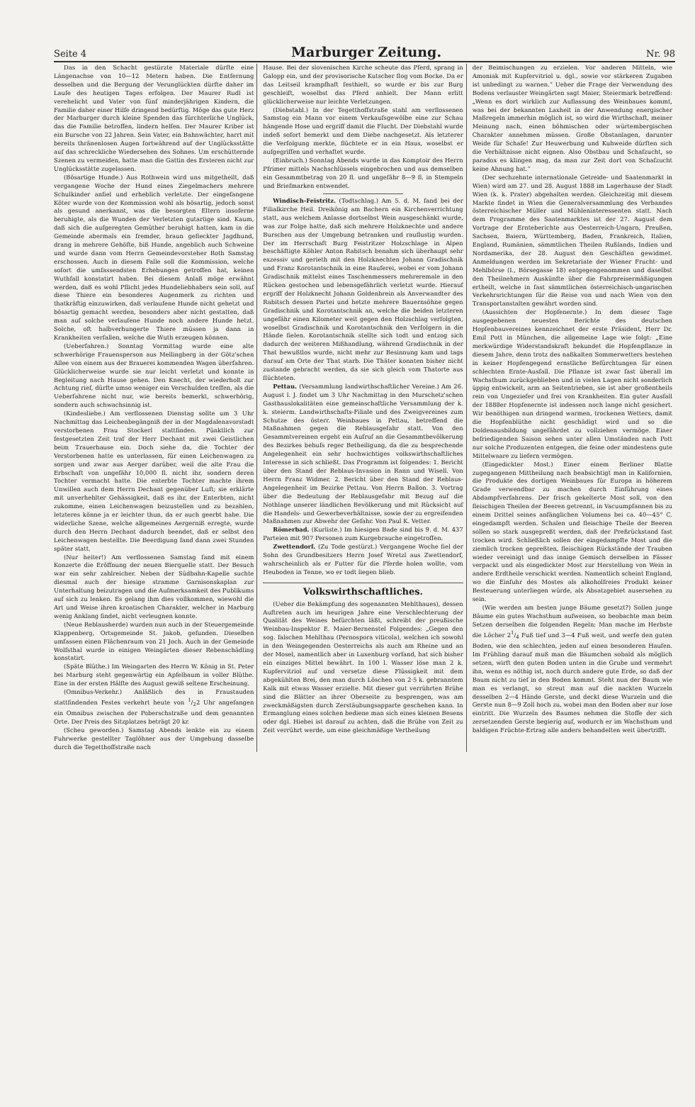Seite 4 Marburger Zeitung. Nr. 98
Das in den Schacht gestürzte Materiale dürfte eine Längenachse von 10—12 Metern haben. Die Entfernung desselben und die Bergung der Verunglückten dürfte daher im Laufe des heutigen Tages erfolgen. Der Maurer Rudl ist verehelicht und Vater von fünf minderjährigen Kindern, die Familie daher einer Hilfe dringend bedürftig. Möge das gute Herz der Marburger durch kleine Spenden das fürchterliche Unglück, das die Familie betroffen, lindern helfen. Der Maurer Kriber ist ein Bursche von 22 Jahren. Sein Vater, ein Bahnwächter, harrt mit bereits thränenlosen Augen fortwährend auf der Unglücksstätte auf das schreckliche Wiedersehen des Sohnes. Um erschütternde Szenen zu vermeiden, hatte man die Gattin des Ersteren nicht zur Unglücksstätte zugelassen.
(Bösartige Hunde.) Aus Rothwein wird uns mitgetheilt, daß vergangene Woche der Hund eines Ziegelmachers mehrere Schulkinder anfiel und erheblich verletzte. Der eingefangene Köter wurde von der Kommission wohl als bösartig, jedoch sonst als gesund anerkannt, was die besorgten Eltern insoferne beruhigte, als die Wunden der Verletzten gutartige sind. Kaum, daß sich die aufgeregten Gemüther beruhigt hatten, kam in die Gemeinde abermals ein fremder, braun gefleckter Jagdhund, drang in mehrere Gehöfte, biß Hunde, angeblich auch Schweine und wurde dann vom Herrn Gemeindevorsteher Roth Samstag erschossen. Auch in diesem Falle soll die Kommission, welche sofort die umfassendsten Erhebungen getroffen hat, keinen Wuthfall konstatirt haben. Bei diesem Anlaß möge erwähnt werden, daß es wohl Pflicht jedes Hundeliebhabers sein soll, auf diese Thiere ein besonderes Augenmerk zu richten und thatkräftig einzuwirken, daß verlaufene Hunde nicht gehetzt und bösartig gemacht werden, besonders aber nicht gestatten, daß man auf solche verlaufene Hunde noch andere Hunde hetzt. Solche, oft halbverhungerte Thiere müssen ja dann in Krankheiten verfallen, welche die Wuth erzeugen können.
(Ueberfahren.) Sonntag Vormittag wurde eine alte schwerhörige Frauensperson aus Mellingberg in der Götz'schen Allee von einem aus der Brauerei kommenden Wagen überfahren. Glücklicherweise wurde sie nur leicht verletzt und konnte in Begleitung nach Hause gehen. Den Knecht, der wiederholt zur Achtung rief, dürfte umso weniger ein Verschulden treffen, als die Ueberfahrene nicht nur, wie bereits bemerkt, schwerhörig, sondern auch schwachsinnig ist.
(Kindesliebe.) Am verflossenen Dienstag sollte um 3 Uhr Nachmittag das Leichenbegängniß der in der Magdalenavorstadt verstorbenen Frau Stockerl stattfinden. Pünktlich zur festgesetzten Zeit traf der Herr Dechant mit zwei Geistlichen beim Trauerhause ein. Doch siehe da, die Tochter der Verstorbenen hatte es unterlassen, für einen Leichenwagen zu sorgen und zwar aus Aerger darüber, weil die alte Frau die Erbschaft von ungefähr 10,000 fl. nicht ihr, sondern deren Tochter vermacht hatte. Die enterbte Tochter machte ihrem Unwillen auch dem Herrn Dechant gegenüber Luft; sie erklärte mit unverhehlter Gehässigkeit, daß es ihr, der Enterbten, nicht zukomme, einen Leichenwagen beizustellen und zu bezahlen, letzteres könne ja er leichter thun, da er auch geerbt habe. Die widerliche Szene, welche allgemeines Aergerniß erregte, wurde durch den Herrn Dechant dadurch beendet, daß er selbst den Leichenwagen bestellte. Die Beerdigung fand dann zwei Stunden später statt.
(Nur heiter!) Am verflossenen Samstag fand mit einem Konzerte die Eröffnung der neuen Bierquelle statt. Der Besuch war ein sehr zahlreicher. Neben der Südbahn-Kapelle suchte diesmal auch der hiesige stramme Garnisonskaplan zur Unterhaltung beizutragen und die Aufmerksamkeit des Publikums auf sich zu lenken. Es gelang ihm dies vollkommen, wiewohl die Art und Weise ihren kroatischen Charakter, welcher in Marburg wenig Anklang findet, nicht verleugnen konnte.
(Neue Reblausherde) wurden nun auch in der Steuergemeinde Klappenberg, Ortsgemeinde St. Jakob, gefunden. Dieselben umfassen einen Flächenraum von 21 Joch. Auch in der Gemeinde Wolfsthal wurde in einigen Weingärten dieser Rebenschädling konstatirt.
(Späte Blüthe.) Im Weingarten des Herrn W. König in St. Peter bei Marburg steht gegenwärtig ein Apfelbaum in voller Blüthe. Eine in der ersten Hälfte des August gewiß seltene Erscheinung.
(Omnibus-Verkehr.) Anläßlich des in Fraustauden stattfindenden Festes verkehrt heute von 1/22 Uhr angefangen ein Omnibus zwischen der Poberschstraße und dem genannten Orte. Der Preis des Sitzplatzes beträgt 20 kr.
(Scheu geworden.) Samstag Abends lenkte ein zu einem Fuhrwerke gestellter Taglöhner aus der Umgebung dasselbe durch die Tegetthoffstraße nach
Hause. Bei der slovenischen Kirche scheute das Pferd, sprang in Galopp ein, und der provisorische Kutscher flog vom Bocke. Da er das Leitseil krampfhaft festhielt, so wurde er bis zur Burg geschleift, woselbst das Pferd anhielt. Der Mann erlitt glücklicherweise nur leichte Verletzungen.
(Diebstahl.) In der Tegetthoffstraße stahl am verflossenen Samstag ein Mann vor einem Verkaufsgewölbe eine zur Schau hängende Hose und ergriff damit die Flucht. Der Diebstahl wurde indeß sofort bemerkt und dem Diebe nachgesetzt. Als letzterer die Verfolgung merkte, flüchtete er in ein Haus, woselbst er aufgegriffen und verhaftet wurde.
(Einbruch.) Sonntag Abends wurde in das Komptoir des Herrn Pfrimer mittels Nachschlüssels eingebrochen und aus demselben ein Gesammtbetrag von 20 fl. und ungefähr 8—9 fl. in Stempeln und Briefmarken entwendet.
Windisch-Feistritz. (Todtschlag.) Am 5. d. M. fand bei der Filialkirche Heil. Dreikönig am Bachern ein Kirchenverrichtung statt, aus welchem Anlasse dortselbst Wein ausgeschänkt wurde, was zur Folge hatte, daß sich mehrere Holzknechte und andere Burschen aus der Umgebung betranken und rauflustig wurden. Der im Herrschaft Burg Feistritzer Holzschlage in Alpen beschäftigte Köhler Anton Rabitsch benahm sich überhaupt sehr exzessiv und gerieth mit den Holzknechten Johann Gradischnik und Franz Korotantschnik in eine Rauferei, wobei er vom Johann Gradischnik mittelst eines Taschenmessers mehreremale in den Rücken gestochen und lebensgefährlich verletzt wurde. Hierauf ergriff der Holzknecht Johann Goldenbrein als Anverwandter des Rabitsch dessen Partei und hetzte mehrere Bauernsöhne gegen Gradischnik und Korotantschnik an, welche die beiden letzteren ungefähr einen Kilometer weit gegen den Holzschlag verfolgten, woselbst Gradischnik und Korotantschnik den Verfolgern in die Hände fielen. Korotantschnik stellte sich todt und entzog sich dadurch der weiteren Mißhandlung, während Gradischnik in der That bewußtlos wurde, nicht mehr zur Besinnung kam und tags darauf am Orte der That starb. Die Thäter konnten bisher nicht zustande gebracht werden, da sie sich gleich vom Thatorte aus flüchteten.
Pettau. (Versammlung landwirthschaftlicher Vereine.) Am 26. August l. J. findet um 3 Uhr Nachmittag in den Murschetz'schen Gasthauslokalitäten eine gemeinschaftliche Versammlung der k. k. steierm. Landwirthschafts-Filiale und des Zweigvereines zum Schutze des österr. Weinbaues in Pettau, betreffend die Maßnahmen gegen die Reblausgefahr statt. Von den Gesammtvereinen ergeht ein Aufruf an die Gesammtbevölkerung des Bezirkes behufs reger Betheiligung, da die zu besprechende Angelegenheit ein sehr hochwichtiges volkswirthschaftliches Interesse in sich schließt. Das Programm ist folgendes: 1. Bericht über den Stand der Reblaus-Invasion in Rann und Wisell. Von Herrn Franz Widmer. 2. Bericht über den Stand der Reblaus-Angelegenheit im Bezirke Pettau. Von Herrn Ballon. 3. Vortrag über die Bedeutung der Reblausgefahr mit Bezug auf die Nothlage unserer ländlichen Bevölkerung und mit Rücksicht auf die Handels- und Gewerbeverhältnisse, sowie der zu ergreifenden Maßnahmen zur Abwehr der Gefahr. Von Paul K. Vetter.
Römerbad. (Kurliste.) Im hiesigen Bade sind bis 9. d. M. 437 Parteien mit 907 Personen zum Kurgebrauche eingetroffen.
Zwettendorf. (Zu Tode gestürzt.) Vergangene Woche fiel der Sohn des Grundbesitzers Herrn Josef Wretzl aus Zwettendorf, wahrscheinlich als er Futter für die Pferde holen wollte, vom Heuboden in Tenne, wo er todt liegen blieb.
Volkswirthschaftliches.
(Ueber die Bekämpfung des sogenannten Mehlthaues), dessen Auftreten auch im heurigen Jahre eine Verschlechterung der Qualität des Weines befürchten läßt, schreibt der preußische Weinbau-Inspektor E. Maier-Bernenstel Folgendes: „Gegen den sog. falschen Mehlthau (Pernospora viticola), welchen ich sowohl in den Weingegenden Oesterreichs als auch am Rheine und an der Mosel, namentlich aber in Luxenburg vorfand, hat sich bisher ein einziges Mittel bewährt. In 100 l. Wasser löse man 2 k. Kupfervitriol auf und versetze diese Flüssigkeit mit dem abgekühlten Brei, den man durch Löschen von 2·5 k. gebranntem Kalk mit etwas Wasser erzielte. Mit dieser gut verrührten Brühe sind die Blätter an ihrer Oberseite zu besprengen, was am zweckmäßigsten durch Zerstäubungsapparte geschehen kann. In Ermanglung eines solchen bediene man sich eines kleinen Besens oder dgl. Hiebei ist darauf zu achten, daß die Brühe von Zeit zu Zeit verrührt werde, um eine gleichmäßige Vertheilung
der Beimischungen zu erzielen. Vor anderen Mitteln, wie Amoniak mit Kupfervitriol u. dgl., sowie vor stärkeren Zugaben ist unbedingt zu warnen.“ Ueber die Frage der Verwendung des Bodens verlauster Weingärten sagt Maier, Steiermark betreffend: „Wenn es dort wirklich zur Auflassung des Weinbaues kommt, was bei der bekannten Laxheit in der Anwendung energischer Maßregeln immerhin möglich ist, so wird die Wirthschaft, meiner Meinung nach, einen böhmischen oder würtembergischen Charakter annehmen müssen. Große Obstanlagen, darunter Weide für Schafe! Zur Heuwerbung und Kuhweide dürften sich die Verhältnisse nicht eignen. Also Obstbau und Schafzucht, so paradox es klingen mag, da man zur Zeit dort von Schafzucht keine Ahnung hat.“
(Der sechzehnte internationale Getreide- und Saatenmarkt in Wien) wird am 27. und 28. August 1888 im Lagerhause der Stadt Wien (k. k. Prater) abgehalten werden. Gleichzeitig mit diesem Markte findet in Wien die Generalversammlung des Verbandes österreichischer Müller und Mühleninteressenten statt. Nach dem Programme des Saatenmarktes ist der 27. August dem Vortrage der Ernteberichte aus Oesterreich-Ungarn, Preußen, Sachsen, Baiern, Württemberg, Baden, Frankreich, Italien, England, Rumänien, sämmtlichen Theilen Rußlands, Indien und Nordamerika, der 28. August den Geschäften gewidmet. Anmeldungen werden im Sekretariate der Wiener Frucht- und Mehlbörse (I., Börsegasse 18) entgegengenommen und daselbst den Theilnehmern Auskünfte über die Fahrpreisermäßigungen ertheilt, welche in fast sämmtlichen österreichisch-ungarischen Verkehrsrichtungen für die Reise von und nach Wien von den Transportanstalten gewährt worden sind.
(Aussichten der Hopfenernte.) In dem dieser Tage ausgegebenen neuesten Berichte des deutschen Hopfenbauvereines kennzeichnet der erste Präsident, Herr Dr. Emil Pott in München, die allgemeine Lage wie folgt: „Eine merkwürdige Widerstandskraft bekundet die Hopfenpflanze in diesem Jahre, denn trotz des naßkalten Sommerwetters bestehen in keiner Hopfengegend ernstliche Befürchtungen für einen schlechten Ernte-Ausfall. Die Pflanze ist zwar fast überall im Wachsthum zurückgeblieben und in vielen Lagen nicht sonderlich üppig entwickelt, arm an Seitentrieben, sie ist aber großentheils rein von Ungeziefer und frei von Krankheiten. Ein guter Ausfall der 1888er Hopfenernte ist indessen noch lange nicht gesichert. Wir benöthigen nun dringend warmen, trockenen Wetters, damit die Hopfenblüthe nicht geschädigt wird und so die Doldenausbildung ungefährdet zu vollziehen vermöge. Einer befriedigenden Saison sehen unter allen Umständen nach Pott nur solche Produzenten entgegen, die feine oder mindestens gute Mittelwaare zu liefern vermögen.
(Eingedickter Most.) Einer einem Berliner Blatte zugegangenen Mittheilung nach beabsichtigt man in Kalifornien, die Produkte des dortigen Weinbaues für Europa in höherem Grade verwendbar zu machen durch Einführung eines Abdampfverfahrens. Der frisch gekelterte Most soll, von den fleischigen Theilen der Beeren getrennt, in Vacuumpfannen bis zu einem Drittel seines anfänglichen Volumens bei ca. 40—45° C. eingedampft werden. Schalen und fleischige Theile der Beeren sollen so stark ausgepreßt werden, daß der Preßrückstand fast trocken wird. Schließlich sollen der eingedampfte Most und die ziemlich trocken gepreßten, fleischigen Rückstände der Trauben wieder vereinigt und das innige Gemisch derselben in Fässer verpackt und als eingedickter Most zur Herstellung von Wein in andere Erdtheile verschickt werden. Namentlich scheint England, wo die Einfuhr des Mostes als alkoholfreies Produkt keiner Besteuerung unterliegen würde, als Absatzgebiet ausersehen zu sein.
(Wie werden am besten junge Bäume gesetzt?) Sollen junge Bäume ein gutes Wachsthum aufweisen, so beobachte man beim Setzen derselben die folgenden Regeln: Man mache im Herbste die Löcher 21/4 Fuß tief und 3—4 Fuß weit, und werfe den guten Boden, wie den schlechten, jeden auf einen besonderen Haufen. Im Frühling darauf muß man die Bäumchen sobald als möglich setzen, wirft den guten Boden unten in die Grube und vermehrt ihn, wenn es nöthig ist, noch durch andere gute Erde, so daß der Baum nicht zu tief in den Boden kommt. Steht nun der Baum wie man es verlangt, so streut man auf die nackten Wurzeln desselben 2—4 Hände Gerste, und deckt diese Wurzeln und die Gerste nun 8—9 Zoll hoch zu, wobei man den Boden aber nur lose eintritt. Die Wurzeln des Baumes nehmen die Stoffe der sich zersetzenden Gerste begierig auf, wodurch er im Wachsthum und baldigen Früchte-Ertrag alle anders behandelten weit übertrifft.